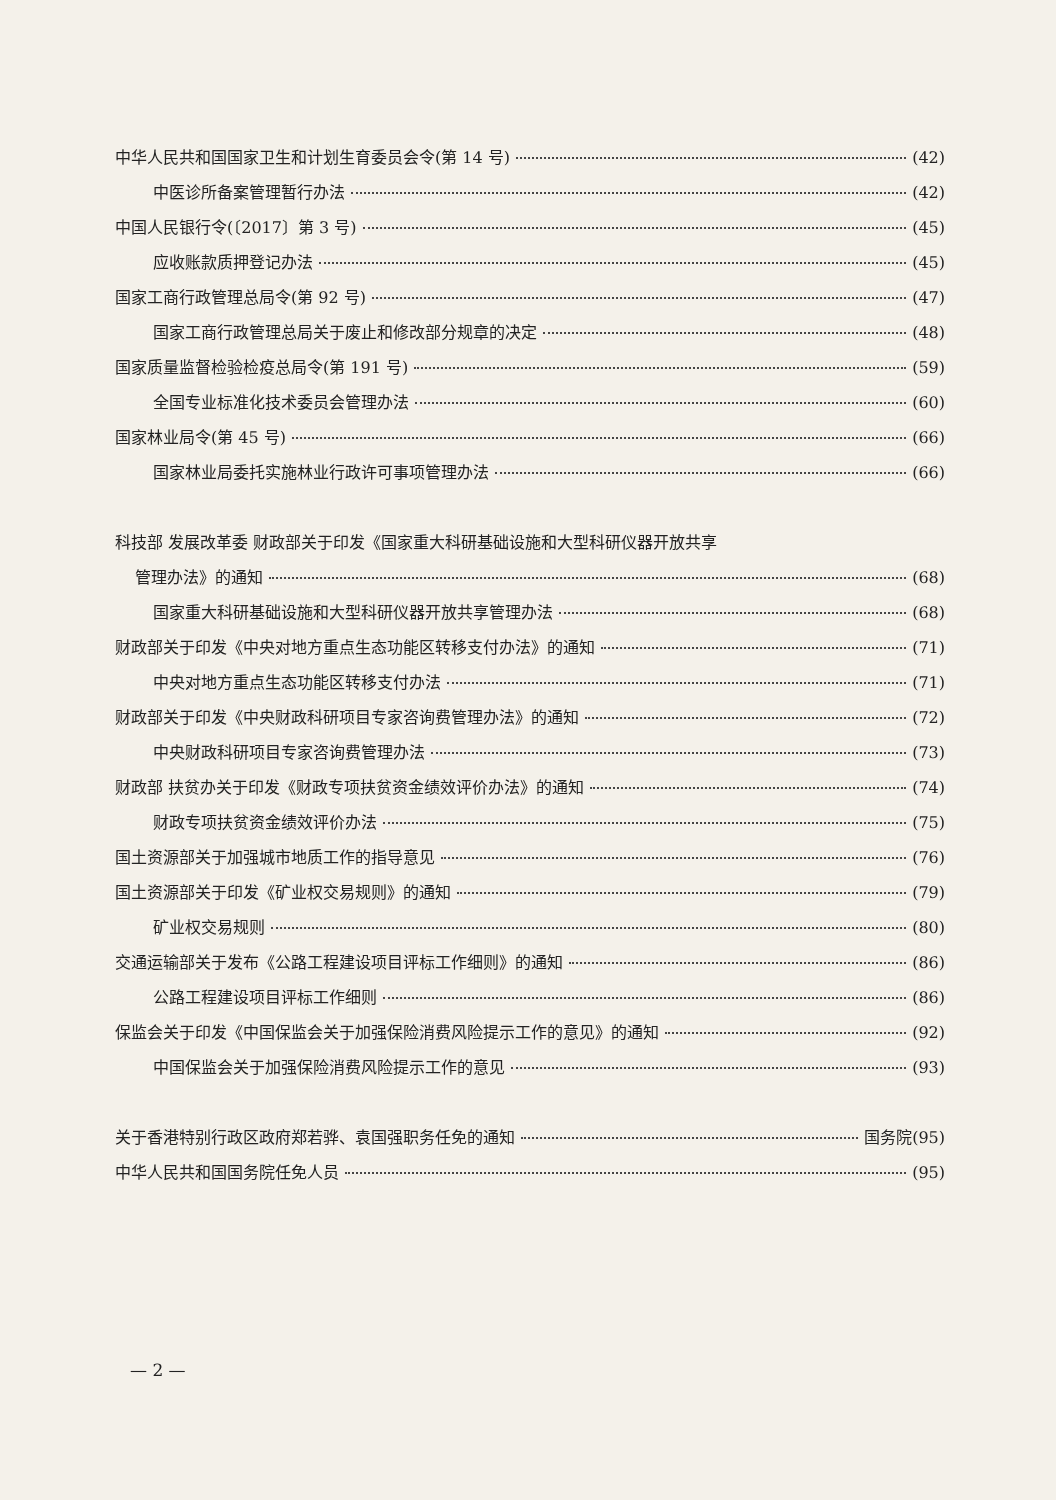中华人民共和国国家卫生和计划生育委员会令(第 14 号) (42)
中医诊所备案管理暂行办法 (42)
中国人民银行令(〔2017〕第 3 号) (45)
应收账款质押登记办法 (45)
国家工商行政管理总局令(第 92 号) (47)
国家工商行政管理总局关于废止和修改部分规章的决定 (48)
国家质量监督检验检疫总局令(第 191 号) (59)
全国专业标准化技术委员会管理办法 (60)
国家林业局令(第 45 号) (66)
国家林业局委托实施林业行政许可事项管理办法 (66)
科技部 发展改革委 财政部关于印发《国家重大科研基础设施和大型科研仪器开放共享
管理办法》的通知 (68)
国家重大科研基础设施和大型科研仪器开放共享管理办法 (68)
财政部关于印发《中央对地方重点生态功能区转移支付办法》的通知 (71)
中央对地方重点生态功能区转移支付办法 (71)
财政部关于印发《中央财政科研项目专家咨询费管理办法》的通知 (72)
中央财政科研项目专家咨询费管理办法 (73)
财政部 扶贫办关于印发《财政专项扶贫资金绩效评价办法》的通知 (74)
财政专项扶贫资金绩效评价办法 (75)
国土资源部关于加强城市地质工作的指导意见 (76)
国土资源部关于印发《矿业权交易规则》的通知 (79)
矿业权交易规则 (80)
交通运输部关于发布《公路工程建设项目评标工作细则》的通知 (86)
公路工程建设项目评标工作细则 (86)
保监会关于印发《中国保监会关于加强保险消费风险提示工作的意见》的通知 (92)
中国保监会关于加强保险消费风险提示工作的意见 (93)
关于香港特别行政区政府郑若骅、袁国强职务任免的通知 国务院(95)
中华人民共和国国务院任免人员 (95)
— 2 —